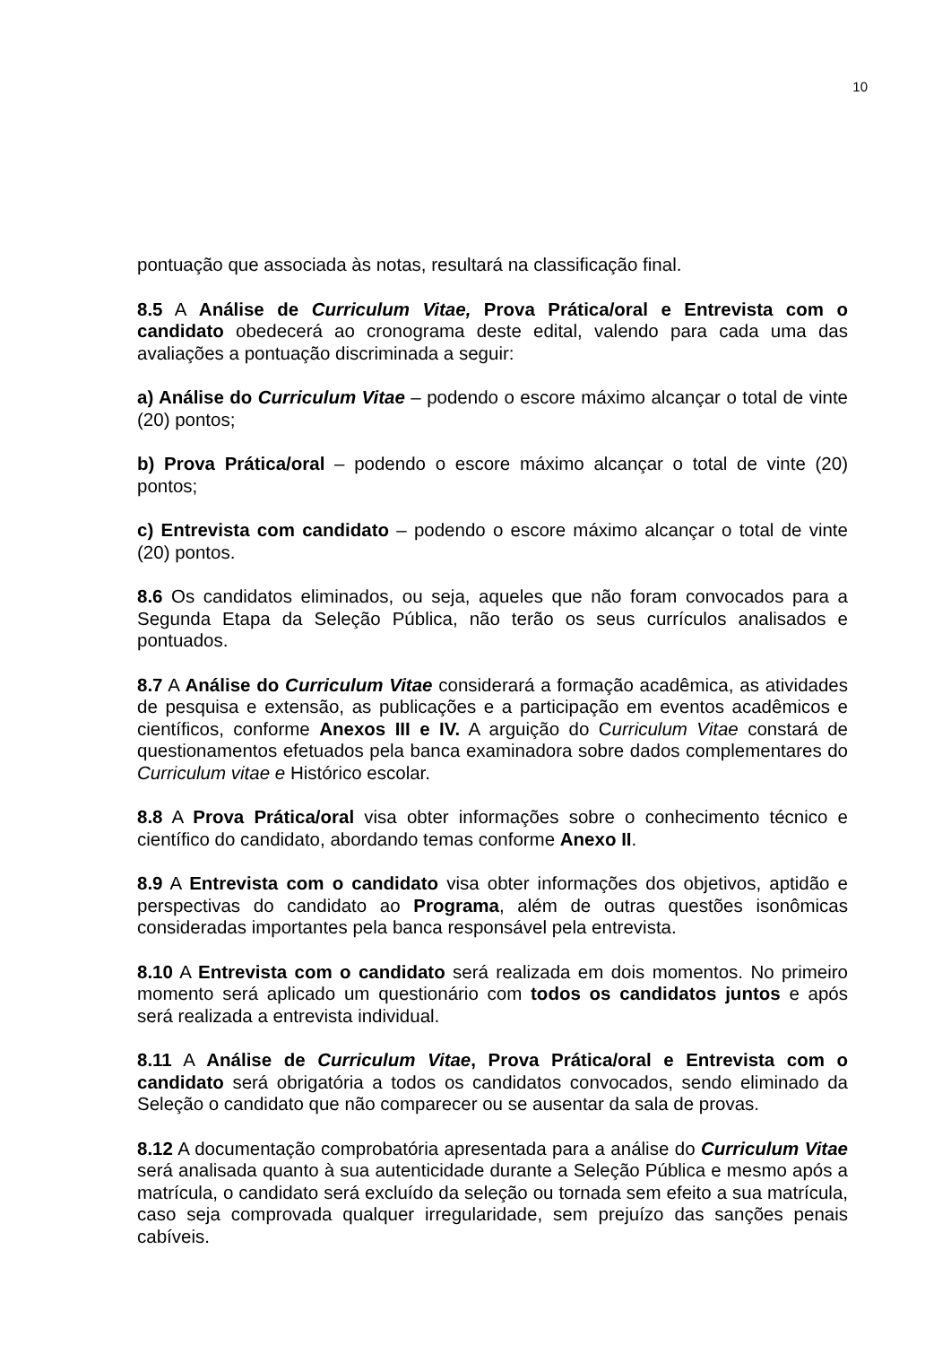10
pontuação que associada às notas, resultará na classificação final.
8.5 A Análise de Curriculum Vitae, Prova Prática/oral e Entrevista com o candidato obedecerá ao cronograma deste edital, valendo para cada uma das avaliações a pontuação discriminada a seguir:
a) Análise do Curriculum Vitae – podendo o escore máximo alcançar o total de vinte (20) pontos;
b) Prova Prática/oral – podendo o escore máximo alcançar o total de vinte (20) pontos;
c) Entrevista com candidato – podendo o escore máximo alcançar o total de vinte (20) pontos.
8.6 Os candidatos eliminados, ou seja, aqueles que não foram convocados para a Segunda Etapa da Seleção Pública, não terão os seus currículos analisados e pontuados.
8.7 A Análise do Curriculum Vitae considerará a formação acadêmica, as atividades de pesquisa e extensão, as publicações e a participação em eventos acadêmicos e científicos, conforme Anexos III e IV. A arguição do Curriculum Vitae constará de questionamentos efetuados pela banca examinadora sobre dados complementares do Curriculum vitae e Histórico escolar.
8.8 A Prova Prática/oral visa obter informações sobre o conhecimento técnico e científico do candidato, abordando temas conforme Anexo II.
8.9 A Entrevista com o candidato visa obter informações dos objetivos, aptidão e perspectivas do candidato ao Programa, além de outras questões isonômicas consideradas importantes pela banca responsável pela entrevista.
8.10 A Entrevista com o candidato será realizada em dois momentos. No primeiro momento será aplicado um questionário com todos os candidatos juntos e após será realizada a entrevista individual.
8.11 A Análise de Curriculum Vitae, Prova Prática/oral e Entrevista com o candidato será obrigatória a todos os candidatos convocados, sendo eliminado da Seleção o candidato que não comparecer ou se ausentar da sala de provas.
8.12 A documentação comprobatória apresentada para a análise do Curriculum Vitae será analisada quanto à sua autenticidade durante a Seleção Pública e mesmo após a matrícula, o candidato será excluído da seleção ou tornada sem efeito a sua matrícula, caso seja comprovada qualquer irregularidade, sem prejuízo das sanções penais cabíveis.